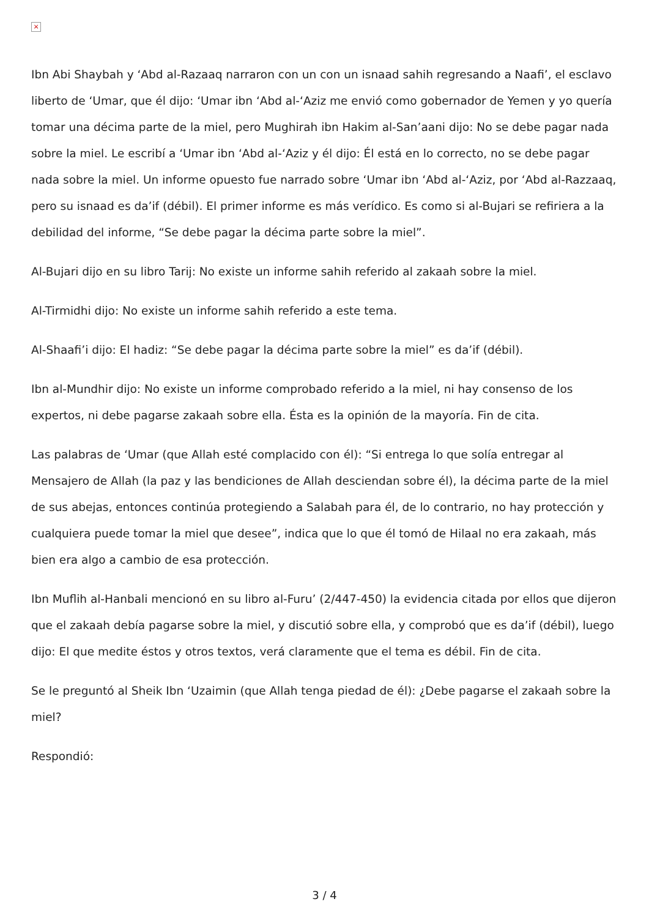×
Ibn Abi Shaybah y ‘Abd al-Razaaq narraron con un con un isnaad sahih regresando a Naafi’, el esclavo liberto de ‘Umar, que él dijo: ‘Umar ibn ‘Abd al-‘Aziz me envió como gobernador de Yemen y yo quería tomar una décima parte de la miel, pero Mughirah ibn Hakim al-San’aani dijo: No se debe pagar nada sobre la miel. Le escribí a ‘Umar ibn ‘Abd al-‘Aziz y él dijo: Él está en lo correcto, no se debe pagar nada sobre la miel. Un informe opuesto fue narrado sobre ‘Umar ibn ‘Abd al-‘Aziz, por ‘Abd al-Razzaaq, pero su isnaad es da’if (débil). El primer informe es más verídico. Es como si al-Bujari se refiriera a la debilidad del informe, “Se debe pagar la décima parte sobre la miel”.
Al-Bujari dijo en su libro Tarij: No existe un informe sahih referido al zakaah sobre la miel.
Al-Tirmidhi dijo: No existe un informe sahih referido a este tema.
Al-Shaafi’i dijo: El hadiz: “Se debe pagar la décima parte sobre la miel” es da’if (débil).
Ibn al-Mundhir dijo: No existe un informe comprobado referido a la miel, ni hay consenso de los expertos, ni debe pagarse zakaah sobre ella. Ésta es la opinión de la mayoría. Fin de cita.
Las palabras de ‘Umar (que Allah esté complacido con él): “Si entrega lo que solía entregar al Mensajero de Allah (la paz y las bendiciones de Allah desciendan sobre él), la décima parte de la miel de sus abejas, entonces continúa protegiendo a Salabah para él, de lo contrario, no hay protección y cualquiera puede tomar la miel que desee”, indica que lo que él tomó de Hilaal no era zakaah, más bien era algo a cambio de esa protección.
Ibn Muflih al-Hanbali mencionó en su libro al-Furu’ (2/447-450) la evidencia citada por ellos que dijeron que el zakaah debía pagarse sobre la miel, y discutió sobre ella, y comprobó que es da’if (débil), luego dijo: El que medite éstos y otros textos, verá claramente que el tema es débil. Fin de cita.
Se le preguntó al Sheik Ibn ‘Uzaimin (que Allah tenga piedad de él): ¿Debe pagarse el zakaah sobre la miel?
Respondió:
3 / 4